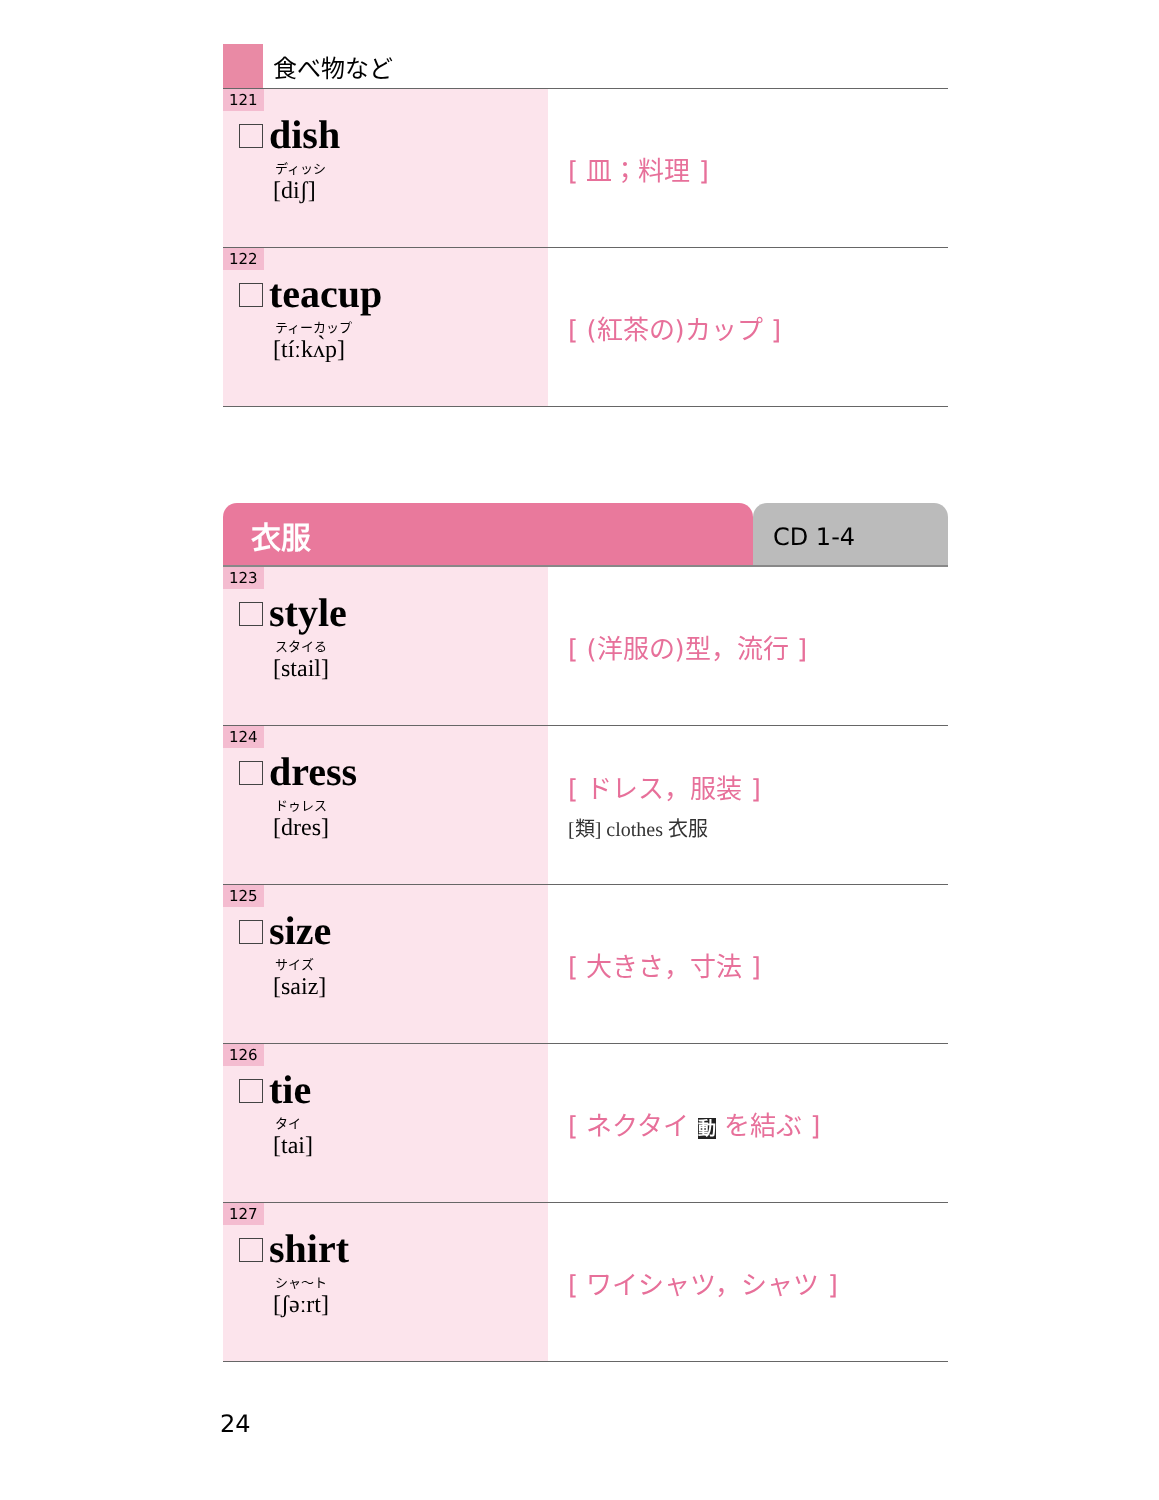食べ物など
| 121 dish ディッシ [diʃ] | [ 皿；料理 ] |
| 122 teacup ティーカップ [tíːkʌ̀p] | [ (紅茶の)カップ ] |
衣服
CD 1-4
| 123 style スタイる [stail] | [ (洋服の)型，流行 ] |
| 124 dress ドゥレス [dres] | [ ドレス，服装 ] [類] clothes 衣服 |
| 125 size サイズ [saiz] | [ 大きさ，寸法 ] |
| 126 tie タイ [tai] | [ ネクタイ 動 を結ぶ ] |
| 127 shirt シャ～ト [ʃəːrt] | [ ワイシャツ，シャツ ] |
24